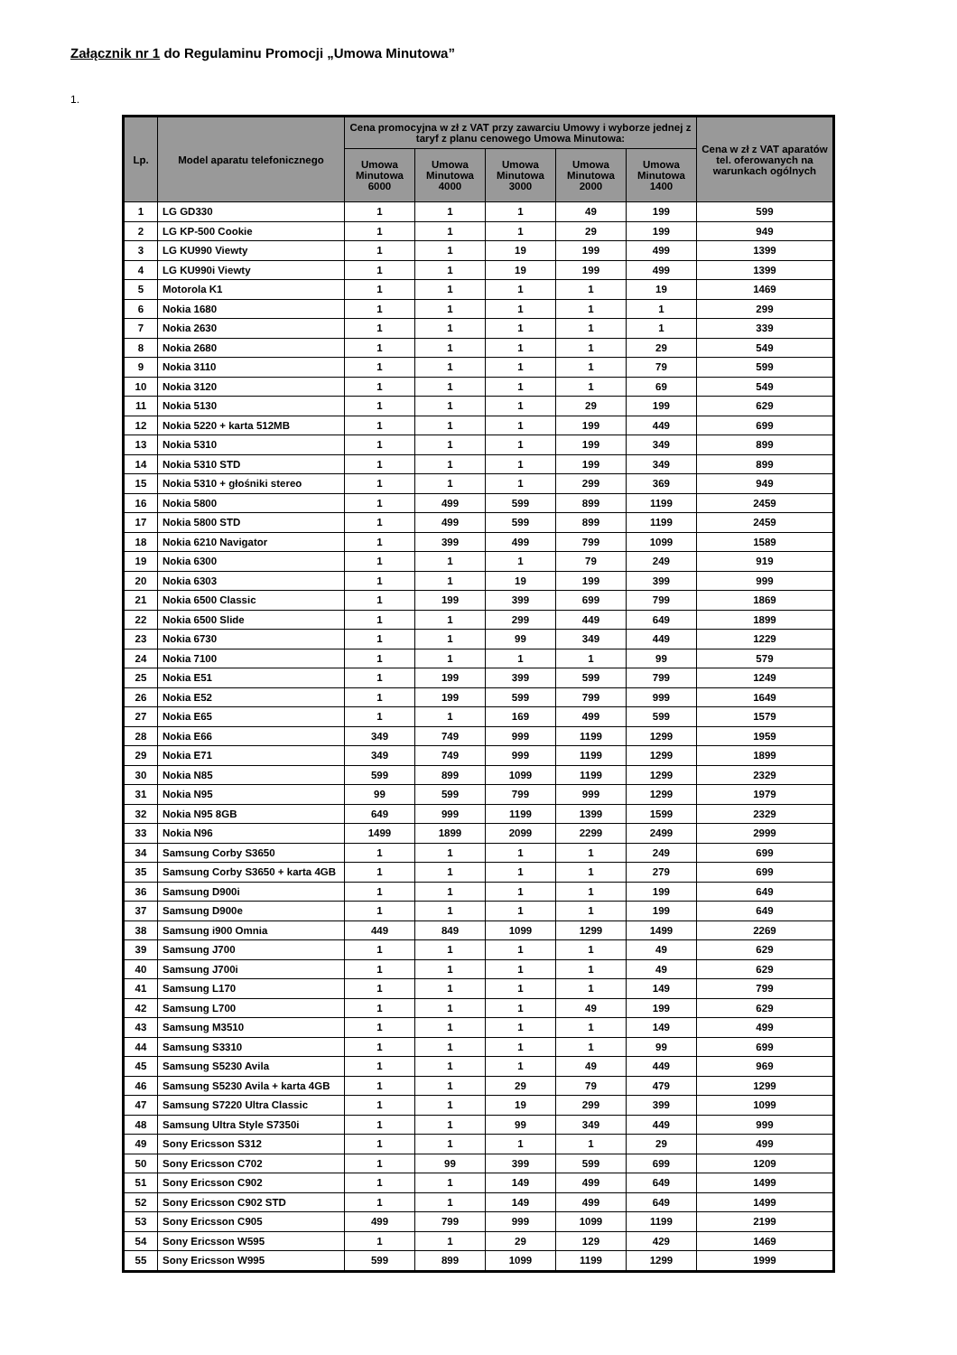Załącznik nr 1 do Regulaminu Promocji „Umowa Minutowa”
1.
| Lp. | Model aparatu telefonicznego | Cena promocyjna w zł z VAT przy zawarciu Umowy i wyborze jednej z taryf z planu cenowego Umowa Minutowa: | | | | | Cena w zł z VAT aparatów tel. oferowanych na warunkach ogólnych |
| --- | --- | --- | --- | --- | --- | --- | --- |
| | | Umowa Minutowa 6000 | Umowa Minutowa 4000 | Umowa Minutowa 3000 | Umowa Minutowa 2000 | Umowa Minutowa 1400 | |
| 1 | LG GD330 | 1 | 1 | 1 | 49 | 199 | 599 |
| 2 | LG KP-500 Cookie | 1 | 1 | 1 | 29 | 199 | 949 |
| 3 | LG KU990 Viewty | 1 | 1 | 19 | 199 | 499 | 1399 |
| 4 | LG KU990i Viewty | 1 | 1 | 19 | 199 | 499 | 1399 |
| 5 | Motorola K1 | 1 | 1 | 1 | 1 | 19 | 1469 |
| 6 | Nokia 1680 | 1 | 1 | 1 | 1 | 1 | 299 |
| 7 | Nokia 2630 | 1 | 1 | 1 | 1 | 1 | 339 |
| 8 | Nokia 2680 | 1 | 1 | 1 | 1 | 29 | 549 |
| 9 | Nokia 3110 | 1 | 1 | 1 | 1 | 79 | 599 |
| 10 | Nokia 3120 | 1 | 1 | 1 | 1 | 69 | 549 |
| 11 | Nokia 5130 | 1 | 1 | 1 | 29 | 199 | 629 |
| 12 | Nokia 5220 + karta 512MB | 1 | 1 | 1 | 199 | 449 | 699 |
| 13 | Nokia 5310 | 1 | 1 | 1 | 199 | 349 | 899 |
| 14 | Nokia 5310 STD | 1 | 1 | 1 | 199 | 349 | 899 |
| 15 | Nokia 5310 + głośniki stereo | 1 | 1 | 1 | 299 | 369 | 949 |
| 16 | Nokia 5800 | 1 | 499 | 599 | 899 | 1199 | 2459 |
| 17 | Nokia 5800 STD | 1 | 499 | 599 | 899 | 1199 | 2459 |
| 18 | Nokia 6210 Navigator | 1 | 399 | 499 | 799 | 1099 | 1589 |
| 19 | Nokia 6300 | 1 | 1 | 1 | 79 | 249 | 919 |
| 20 | Nokia 6303 | 1 | 1 | 19 | 199 | 399 | 999 |
| 21 | Nokia 6500 Classic | 1 | 199 | 399 | 699 | 799 | 1869 |
| 22 | Nokia 6500 Slide | 1 | 1 | 299 | 449 | 649 | 1899 |
| 23 | Nokia 6730 | 1 | 1 | 99 | 349 | 449 | 1229 |
| 24 | Nokia 7100 | 1 | 1 | 1 | 1 | 99 | 579 |
| 25 | Nokia E51 | 1 | 199 | 399 | 599 | 799 | 1249 |
| 26 | Nokia E52 | 1 | 199 | 599 | 799 | 999 | 1649 |
| 27 | Nokia E65 | 1 | 1 | 169 | 499 | 599 | 1579 |
| 28 | Nokia E66 | 349 | 749 | 999 | 1199 | 1299 | 1959 |
| 29 | Nokia E71 | 349 | 749 | 999 | 1199 | 1299 | 1899 |
| 30 | Nokia N85 | 599 | 899 | 1099 | 1199 | 1299 | 2329 |
| 31 | Nokia N95 | 99 | 599 | 799 | 999 | 1299 | 1979 |
| 32 | Nokia N95 8GB | 649 | 999 | 1199 | 1399 | 1599 | 2329 |
| 33 | Nokia N96 | 1499 | 1899 | 2099 | 2299 | 2499 | 2999 |
| 34 | Samsung Corby S3650 | 1 | 1 | 1 | 1 | 249 | 699 |
| 35 | Samsung Corby S3650 + karta 4GB | 1 | 1 | 1 | 1 | 279 | 699 |
| 36 | Samsung D900i | 1 | 1 | 1 | 1 | 199 | 649 |
| 37 | Samsung D900e | 1 | 1 | 1 | 1 | 199 | 649 |
| 38 | Samsung i900 Omnia | 449 | 849 | 1099 | 1299 | 1499 | 2269 |
| 39 | Samsung J700 | 1 | 1 | 1 | 1 | 49 | 629 |
| 40 | Samsung J700i | 1 | 1 | 1 | 1 | 49 | 629 |
| 41 | Samsung L170 | 1 | 1 | 1 | 1 | 149 | 799 |
| 42 | Samsung L700 | 1 | 1 | 1 | 49 | 199 | 629 |
| 43 | Samsung M3510 | 1 | 1 | 1 | 1 | 149 | 499 |
| 44 | Samsung S3310 | 1 | 1 | 1 | 1 | 99 | 699 |
| 45 | Samsung S5230 Avila | 1 | 1 | 1 | 49 | 449 | 969 |
| 46 | Samsung S5230 Avila + karta 4GB | 1 | 1 | 29 | 79 | 479 | 1299 |
| 47 | Samsung S7220 Ultra Classic | 1 | 1 | 19 | 299 | 399 | 1099 |
| 48 | Samsung Ultra Style S7350i | 1 | 1 | 99 | 349 | 449 | 999 |
| 49 | Sony Ericsson S312 | 1 | 1 | 1 | 1 | 29 | 499 |
| 50 | Sony Ericsson C702 | 1 | 99 | 399 | 599 | 699 | 1209 |
| 51 | Sony Ericsson C902 | 1 | 1 | 149 | 499 | 649 | 1499 |
| 52 | Sony Ericsson C902 STD | 1 | 1 | 149 | 499 | 649 | 1499 |
| 53 | Sony Ericsson C905 | 499 | 799 | 999 | 1099 | 1199 | 2199 |
| 54 | Sony Ericsson W595 | 1 | 1 | 29 | 129 | 429 | 1469 |
| 55 | Sony Ericsson W995 | 599 | 899 | 1099 | 1199 | 1299 | 1999 |